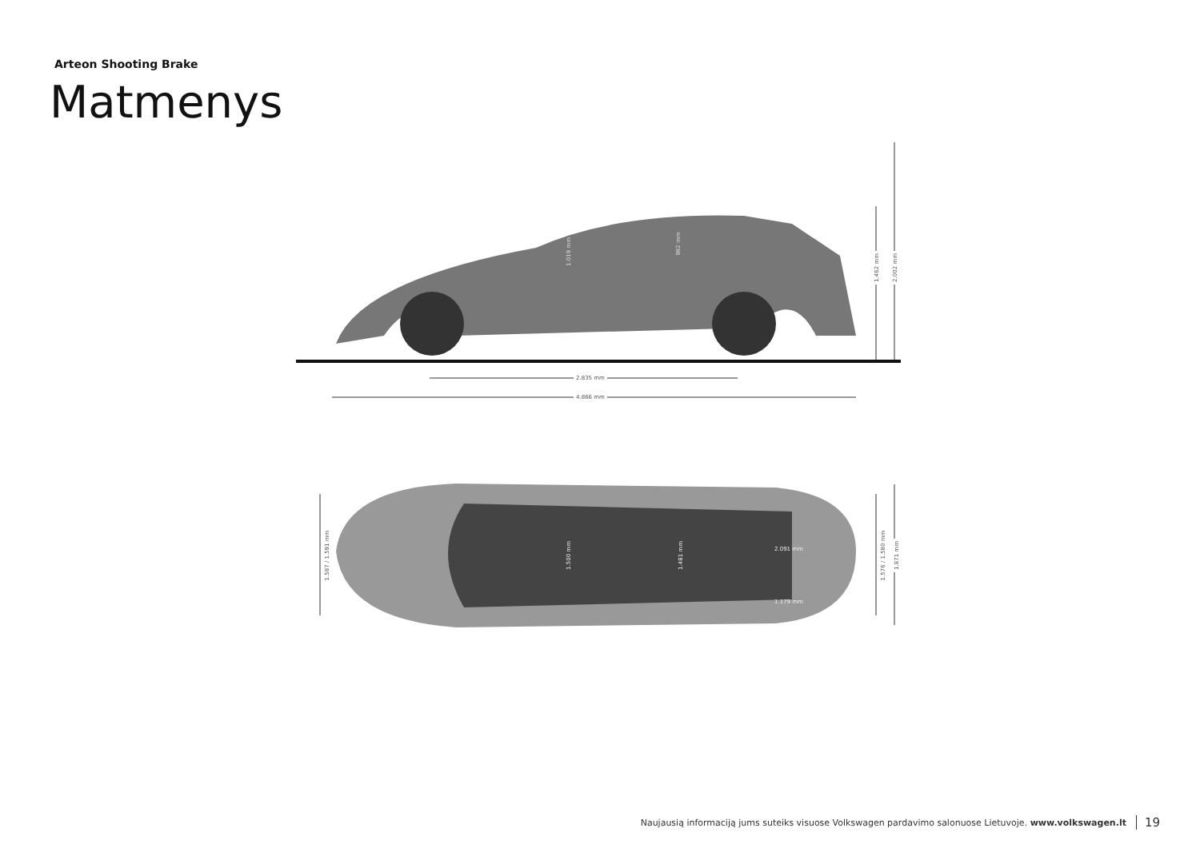Arteon Shooting Brake
Matmenys
2.835 mm
4.866 mm
1.462 mm 2.002 mm
1.019 mm
982 mm
1.587 / 1.591 mm
2.091 mm
1.500 mm 1.481 mm
1.179 mm
1.576 / 1.580 mm 1.871 mm
Naujausią informaciją jums suteiks visuose Volkswagen pardavimo salonuose Lietuvoje. www.volkswagen.lt 19